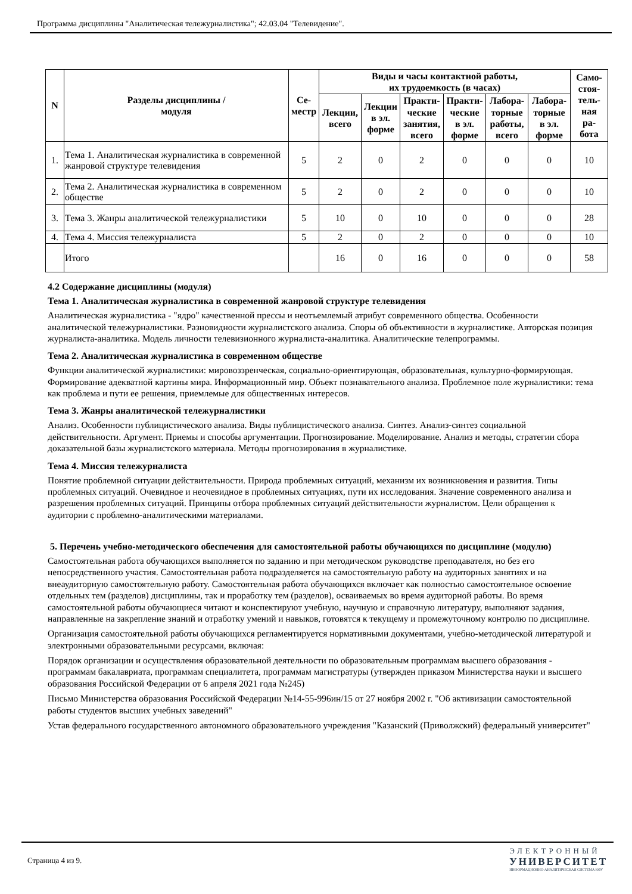Программа дисциплины "Аналитическая тележурналистика"; 42.03.04 "Телевидение".
| N | Разделы дисциплины / модуля | Се- местр | Виды и часы контактной работы, их трудоемкость (в часах) | | | | | | Само- стоя- тель- ная ра- бота |
| --- | --- | --- | --- | --- | --- | --- | --- | --- | --- |
| | | | Лекции, всего | Лекции в эл. форме | Практи- ческие занятия, всего | Практи- ческие в эл. форме | Лабора- торные работы, всего | Лабора- торные в эл. форме | |
| 1. | Тема 1. Аналитическая журналистика в современной жанровой структуре телевидения | 5 | 2 | 0 | 2 | 0 | 0 | 0 | 10 |
| 2. | Тема 2. Аналитическая журналистика в современном обществе | 5 | 2 | 0 | 2 | 0 | 0 | 0 | 10 |
| 3. | Тема 3. Жанры аналитической тележурналистики | 5 | 10 | 0 | 10 | 0 | 0 | 0 | 28 |
| 4. | Тема 4. Миссия тележурналиста | 5 | 2 | 0 | 2 | 0 | 0 | 0 | 10 |
| | Итого | | 16 | 0 | 16 | 0 | 0 | 0 | 58 |
4.2 Содержание дисциплины (модуля)
Тема 1. Аналитическая журналистика в современной жанровой структуре телевидения
Аналитическая журналистика - "ядро" качественной прессы и неотъемлемый атрибут современного общества. Особенности аналитической тележурналистики. Разновидности журналистского анализа. Споры об объективности в журналистике. Авторская позиция журналиста-аналитика. Модель личности телевизионного журналиста-аналитика. Аналитические телепрограммы.
Тема 2. Аналитическая журналистика в современном обществе
Функции аналитической журналистики: мировоззренческая, социально-ориентирующая, образовательная, культурно-формирующая. Формирование адекватной картины мира. Информационный мир. Объект познавательного анализа. Проблемное поле журналистики: тема как проблема и пути ее решения, приемлемые для общественных интересов.
Тема 3. Жанры аналитической тележурналистики
Анализ. Особенности публицистического анализа. Виды публицистического анализа. Синтез. Анализ-синтез социальной действительности. Аргумент. Приемы и способы аргументации. Прогнозирование. Моделирование. Анализ и методы, стратегии сбора доказательной базы журналистского материала. Методы прогнозирования в журналистике.
Тема 4. Миссия тележурналиста
Понятие проблемной ситуации действительности. Природа проблемных ситуаций, механизм их возникновения и развития. Типы проблемных ситуаций. Очевидное и неочевидное в проблемных ситуациях, пути их исследования. Значение современного анализа и разрешения проблемных ситуаций. Принципы отбора проблемных ситуаций действительности журналистом. Цели обращения к аудитории с проблемно-аналитическими материалами.
5. Перечень учебно-методического обеспечения для самостоятельной работы обучающихся по дисциплине (модулю)
Самостоятельная работа обучающихся выполняется по заданию и при методическом руководстве преподавателя, но без его непосредственного участия. Самостоятельная работа подразделяется на самостоятельную работу на аудиторных занятиях и на внеаудиторную самостоятельную работу. Самостоятельная работа обучающихся включает как полностью самостоятельное освоение отдельных тем (разделов) дисциплины, так и проработку тем (разделов), осваиваемых во время аудиторной работы. Во время самостоятельной работы обучающиеся читают и конспектируют учебную, научную и справочную литературу, выполняют задания, направленные на закрепление знаний и отработку умений и навыков, готовятся к текущему и промежуточному контролю по дисциплине.
Организация самостоятельной работы обучающихся регламентируется нормативными документами, учебно-методической литературой и электронными образовательными ресурсами, включая:
Порядок организации и осуществления образовательной деятельности по образовательным программам высшего образования - программам бакалавриата, программам специалитета, программам магистратуры (утвержден приказом Министерства науки и высшего образования Российской Федерации от 6 апреля 2021 года №245)
Письмо Министерства образования Российской Федерации №14-55-996ин/15 от 27 ноября 2002 г. "Об активизации самостоятельной работы студентов высших учебных заведений"
Устав федерального государственного автономного образовательного учреждения "Казанский (Приволжский) федеральный университет"
Страница 4 из 9.
ЭЛЕКТРОННЫЙ
УНИВЕРСИТЕТ
ИНФОРМАЦИОННО-АНАЛИТИЧЕСКАЯ СИСТЕМА КФУ